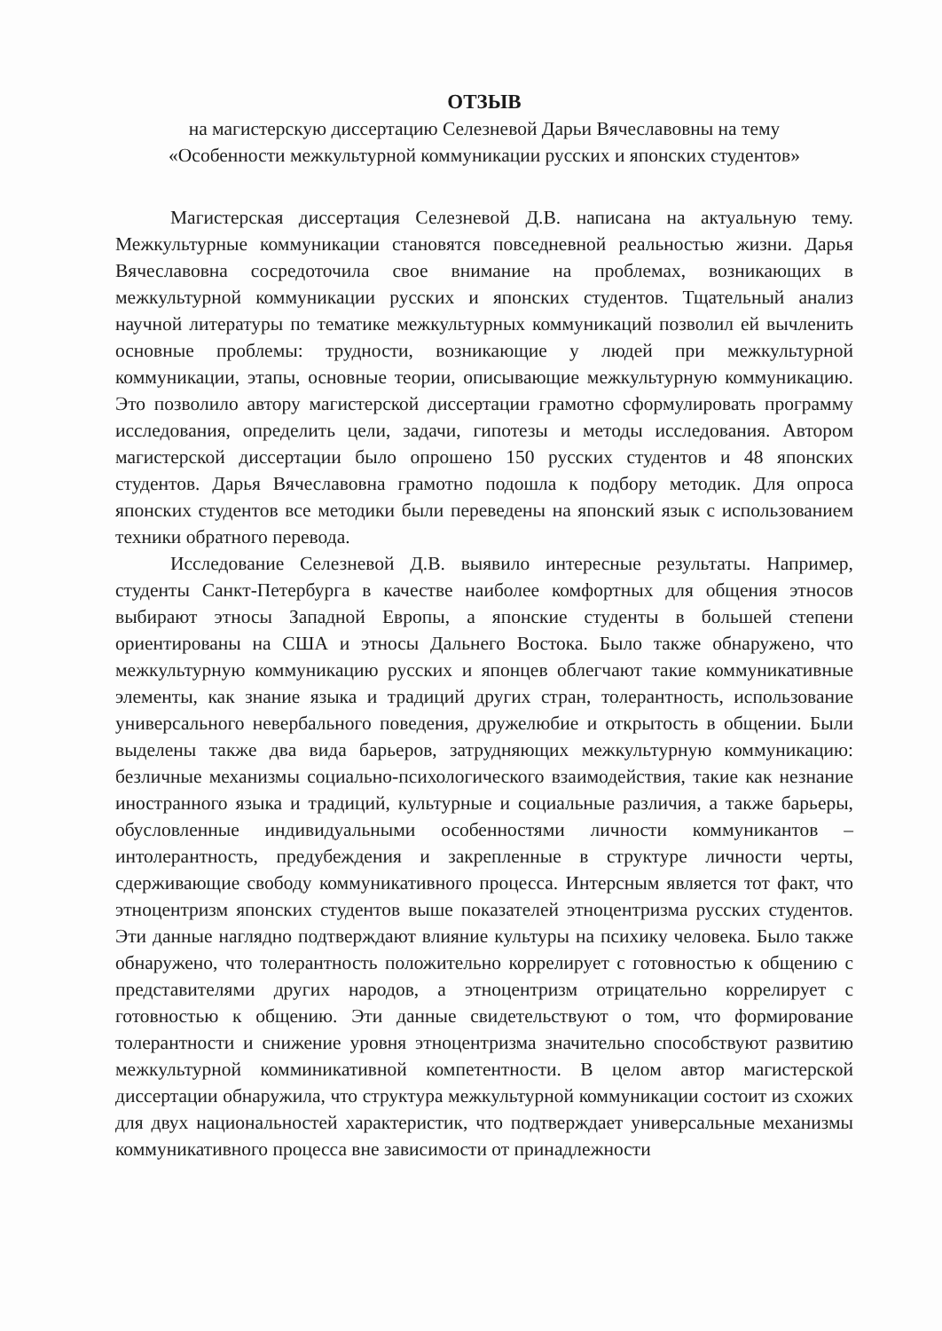ОТЗЫВ
на магистерскую диссертацию Селезневой Дарьи Вячеславовны на тему
«Особенности межкультурной коммуникации русских и японских студентов»
Магистерская диссертация Селезневой Д.В. написана на актуальную тему. Межкультурные коммуникации становятся повседневной реальностью жизни. Дарья Вячеславовна сосредоточила свое внимание на проблемах, возникающих в межкультурной коммуникации русских и японских студентов. Тщательный анализ научной литературы по тематике межкультурных коммуникаций позволил ей вычленить основные проблемы: трудности, возникающие у людей при межкультурной коммуникации, этапы, основные теории, описывающие межкультурную коммуникацию. Это позволило автору магистерской диссертации грамотно сформулировать программу исследования, определить цели, задачи, гипотезы и методы исследования. Автором магистерской диссертации было опрошено 150 русских студентов и 48 японских студентов. Дарья Вячеславовна грамотно подошла к подбору методик. Для опроса японских студентов все методики были переведены на японский язык с использованием техники обратного перевода.
Исследование Селезневой Д.В. выявило интересные результаты. Например, студенты Санкт-Петербурга в качестве наиболее комфортных для общения этносов выбирают этносы Западной Европы, а японские студенты в большей степени ориентированы на США и этносы Дальнего Востока. Было также обнаружено, что межкультурную коммуникацию русских и японцев облегчают такие коммуникативные элементы, как знание языка и традиций других стран, толерантность, использование универсального невербального поведения, дружелюбие и открытость в общении. Были выделены также два вида барьеров, затрудняющих межкультурную коммуникацию: безличные механизмы социально-психологического взаимодействия, такие как незнание иностранного языка и традиций, культурные и социальные различия, а также барьеры, обусловленные индивидуальными особенностями личности коммуникантов – интолерантность, предубеждения и закрепленные в структуре личности черты, сдерживающие свободу коммуникативного процесса. Интерсным является тот факт, что этноцентризм японских студентов выше показателей этноцентризма русских студентов. Эти данные наглядно подтверждают влияние культуры на психику человека. Было также обнаружено, что толерантность положительно коррелирует с готовностью к общению с представителями других народов, а этноцентризм отрицательно коррелирует с готовностью к общению. Эти данные свидетельствуют о том, что формирование толерантности и снижение уровня этноцентризма значительно способствуют развитию межкультурной комминикативной компетентности. В целом автор магистерской диссертации обнаружила, что структура межкультурной коммуникации состоит из схожих для двух национальностей характеристик, что подтверждает универсальные механизмы коммуникативного процесса вне зависимости от принадлежности